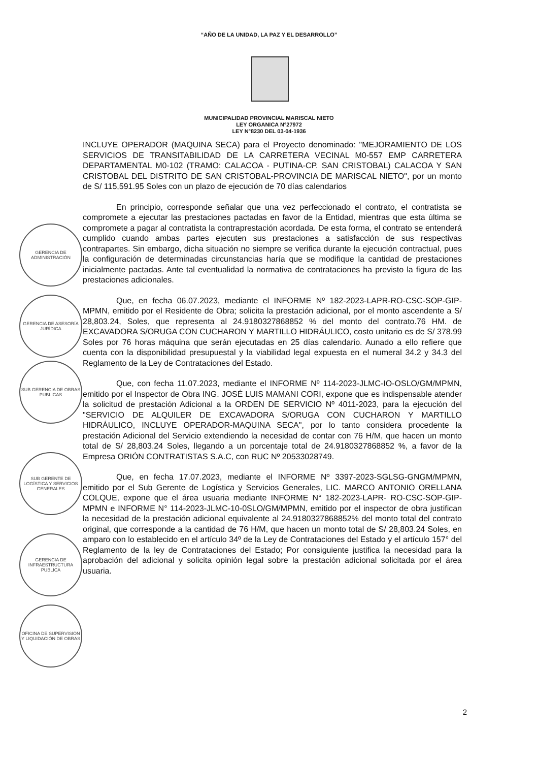“AÑO DE LA UNIDAD, LA PAZ Y EL DESARROLLO”
MUNICIPALIDAD PROVINCIAL MARISCAL NIETO
LEY ORGANICA N°27972
LEY N°8230 DEL 03-04-1936
INCLUYE OPERADOR (MAQUINA SECA) para el Proyecto denominado: "MEJORAMIENTO DE LOS SERVICIOS DE TRANSITABILIDAD DE LA CARRETERA VECINAL M0-557 EMP CARRETERA DEPARTAMENTAL M0-102 (TRAMO: CALACOA - PUTINA-CP. SAN CRISTOBAL) CALACOA Y SAN CRISTOBAL DEL DISTRITO DE SAN CRISTOBAL-PROVINCIA DE MARISCAL NIETO", por un monto de S/ 115,591.95 Soles con un plazo de ejecución de 70 días calendarios
En principio, corresponde señalar que una vez perfeccionado el contrato, el contratista se compromete a ejecutar las prestaciones pactadas en favor de la Entidad, mientras que esta última se compromete a pagar al contratista la contraprestación acordada. De esta forma, el contrato se entenderá cumplido cuando ambas partes ejecuten sus prestaciones a satisfacción de sus respectivas contrapartes. Sin embargo, dicha situación no siempre se verifica durante la ejecución contractual, pues la configuración de determinadas circunstancias haría que se modifique la cantidad de prestaciones inicialmente pactadas. Ante tal eventualidad la normativa de contrataciones ha previsto la figura de las prestaciones adicionales.
Que, en fecha 06.07.2023, mediante el INFORME Nº 182-2023-LAPR-RO-CSC-SOP-GIP-MPMN, emitido por el Residente de Obra; solicita la prestación adicional, por el monto ascendente a S/ 28,803.24, Soles, que representa al 24.9180327868852 % del monto del contrato.76 HM. de EXCAVADORA S/ORUGA CON CUCHARON Y MARTILLO HIDRÁULICO, costo unitario es de S/ 378.99 Soles por 76 horas máquina que serán ejecutadas en 25 días calendario. Aunado a ello refiere que cuenta con la disponibilidad presupuestal y la viabilidad legal expuesta en el numeral 34.2 y 34.3 del Reglamento de la Ley de Contrataciones del Estado.
Que, con fecha 11.07.2023, mediante el INFORME Nº 114-2023-JLMC-IO-OSLO/GM/MPMN, emitido por el Inspector de Obra ING. JOSÉ LUIS MAMANI CORI, expone que es indispensable atender la solicitud de prestación Adicional a la ORDEN DE SERVICIO Nº 4011-2023, para la ejecución del "SERVICIO DE ALQUILER DE EXCAVADORA S/ORUGA CON CUCHARON Y MARTILLO HIDRÁULICO, INCLUYE OPERADOR-MAQUINA SECA", por lo tanto considera procedente la prestación Adicional del Servicio extendiendo la necesidad de contar con 76 H/M, que hacen un monto total de S/ 28,803.24 Soles, llegando a un porcentaje total de 24.9180327868852 %, a favor de la Empresa ORIÓN CONTRATISTAS S.A.C, con RUC Nº 20533028749.
Que, en fecha 17.07.2023, mediante el INFORME Nº 3397-2023-SGLSG-GNGM/MPMN, emitido por el Sub Gerente de Logística y Servicios Generales, LIC. MARCO ANTONIO ORELLANA COLQUE, expone que el área usuaria mediante INFORME N° 182-2023-LAPR- RO-CSC-SOP-GIP-MPMN e INFORME N° 114-2023-JLMC-10-0SLO/GM/MPMN, emitido por el inspector de obra justifican la necesidad de la prestación adicional equivalente al 24.9180327868852% del monto total del contrato original, que corresponde a la cantidad de 76 H/M, que hacen un monto total de S/ 28,803.24 Soles, en amparo con lo establecido en el artículo 34º de la Ley de Contrataciones del Estado y el artículo 157° del Reglamento de la ley de Contrataciones del Estado; Por consiguiente justifica la necesidad para la aprobación del adicional y solicita opinión legal sobre la prestación adicional solicitada por el área usuaria.
GERENCIA DE ADMINISTRACIÓN
GERENCIA DE ASESORÍA JURÍDICA
SUB GERENCIA DE OBRAS PUBLICAS
SUB GERENTE DE LOGÍSTICA Y SERVICIOS GENERALES
GERENCIA DE INFRAESTRUCTURA PUBLICA
OFICINA DE SUPERVISIÓN Y LIQUIDACIÓN DE OBRAS
2